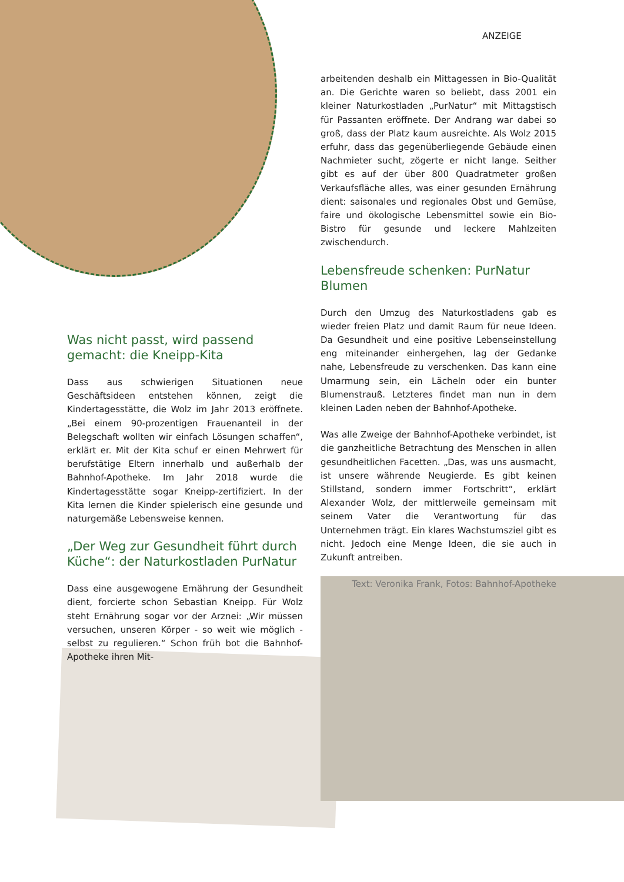ANZEIGE
Was nicht passt, wird passend gemacht: die Kneipp-Kita
Dass aus schwierigen Situationen neue Geschäftsideen entstehen können, zeigt die Kindertagesstätte, die Wolz im Jahr 2013 eröffnete. „Bei einem 90-prozentigen Frauenanteil in der Belegschaft wollten wir einfach Lösungen schaffen“, erklärt er. Mit der Kita schuf er einen Mehrwert für berufstätige Eltern innerhalb und außerhalb der Bahnhof-Apotheke. Im Jahr 2018 wurde die Kindertagesstätte sogar Kneipp-zertifiziert. In der Kita lernen die Kinder spielerisch eine gesunde und naturgemäße Lebensweise kennen.
„Der Weg zur Gesundheit führt durch Küche“: der Naturkostladen PurNatur
Dass eine ausgewogene Ernährung der Gesundheit dient, forcierte schon Sebastian Kneipp. Für Wolz steht Ernährung sogar vor der Arznei: „Wir müssen versuchen, unseren Körper - so weit wie möglich - selbst zu regulieren.“ Schon früh bot die Bahnhof-Apotheke ihren Mit-
arbeitenden deshalb ein Mittagessen in Bio-Qualität an. Die Gerichte waren so beliebt, dass 2001 ein kleiner Naturkostladen „PurNatur“ mit Mittagstisch für Passanten eröffnete. Der Andrang war dabei so groß, dass der Platz kaum ausreichte. Als Wolz 2015 erfuhr, dass das gegenüberliegende Gebäude einen Nachmieter sucht, zögerte er nicht lange. Seither gibt es auf der über 800 Quadratmeter großen Verkaufsfläche alles, was einer gesunden Ernährung dient: saisonales und regionales Obst und Gemüse, faire und ökologische Lebensmittel sowie ein Bio-Bistro für gesunde und leckere Mahlzeiten zwischendurch.
Lebensfreude schenken: PurNatur Blumen
Durch den Umzug des Naturkostladens gab es wieder freien Platz und damit Raum für neue Ideen. Da Gesundheit und eine positive Lebenseinstellung eng miteinander einhergehen, lag der Gedanke nahe, Lebensfreude zu verschenken. Das kann eine Umarmung sein, ein Lächeln oder ein bunter Blumenstrauß. Letzteres findet man nun in dem kleinen Laden neben der Bahnhof-Apotheke.
Was alle Zweige der Bahnhof-Apotheke verbindet, ist die ganzheitliche Betrachtung des Menschen in allen gesundheitlichen Facetten. „Das, was uns ausmacht, ist unsere währende Neugierde. Es gibt keinen Stillstand, sondern immer Fortschritt“, erklärt Alexander Wolz, der mittlerweile gemeinsam mit seinem Vater die Verantwortung für das Unternehmen trägt. Ein klares Wachstumsziel gibt es nicht. Jedoch eine Menge Ideen, die sie auch in Zukunft antreiben.
Text: Veronika Frank, Fotos: Bahnhof-Apotheke